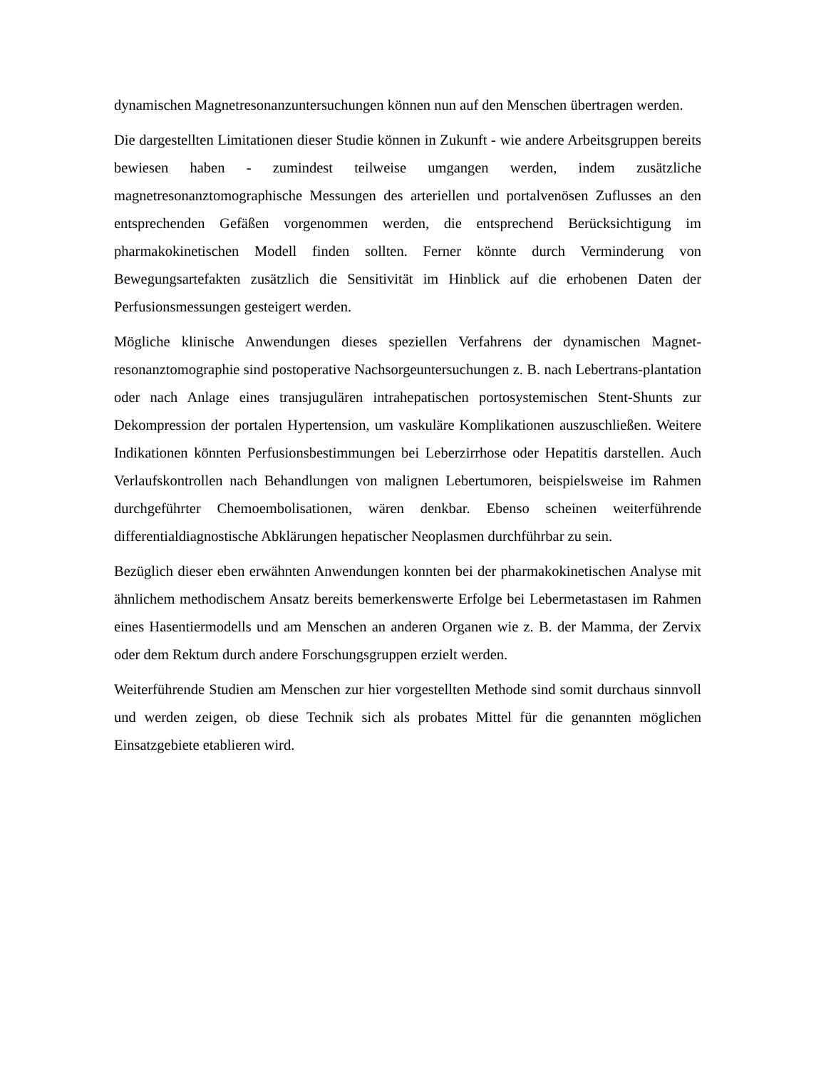dynamischen Magnetresonanzuntersuchungen können nun auf den Menschen übertragen werden.
Die dargestellten Limitationen dieser Studie können in Zukunft - wie andere Arbeitsgruppen bereits bewiesen haben - zumindest teilweise umgangen werden, indem zusätzliche magnetresonanztomographische Messungen des arteriellen und portalvenösen Zuflusses an den entsprechenden Gefäßen vorgenommen werden, die entsprechend Berücksichtigung im pharmakokinetischen Modell finden sollten. Ferner könnte durch Verminderung von Bewegungsartefakten zusätzlich die Sensitivität im Hinblick auf die erhobenen Daten der Perfusionsmessungen gesteigert werden.
Mögliche klinische Anwendungen dieses speziellen Verfahrens der dynamischen Magnet-resonanztomographie sind postoperative Nachsorgeuntersuchungen z. B. nach Lebertrans-plantation oder nach Anlage eines transjugulären intrahepatischen portosystemischen Stent-Shunts zur Dekompression der portalen Hypertension, um vaskuläre Komplikationen auszuschließen. Weitere Indikationen könnten Perfusionsbestimmungen bei Leberzirrhose oder Hepatitis darstellen. Auch Verlaufskontrollen nach Behandlungen von malignen Lebertumoren, beispielsweise im Rahmen durchgeführter Chemoembolisationen, wären denkbar. Ebenso scheinen weiterführende differentialdiagnostische Abklärungen hepatischer Neoplasmen durchführbar zu sein.
Bezüglich dieser eben erwähnten Anwendungen konnten bei der pharmakokinetischen Analyse mit ähnlichem methodischem Ansatz bereits bemerkenswerte Erfolge bei Lebermetastasen im Rahmen eines Hasentiermodells und am Menschen an anderen Organen wie z. B. der Mamma, der Zervix oder dem Rektum durch andere Forschungsgruppen erzielt werden.
Weiterführende Studien am Menschen zur hier vorgestellten Methode sind somit durchaus sinnvoll und werden zeigen, ob diese Technik sich als probates Mittel für die genannten möglichen Einsatzgebiete etablieren wird.